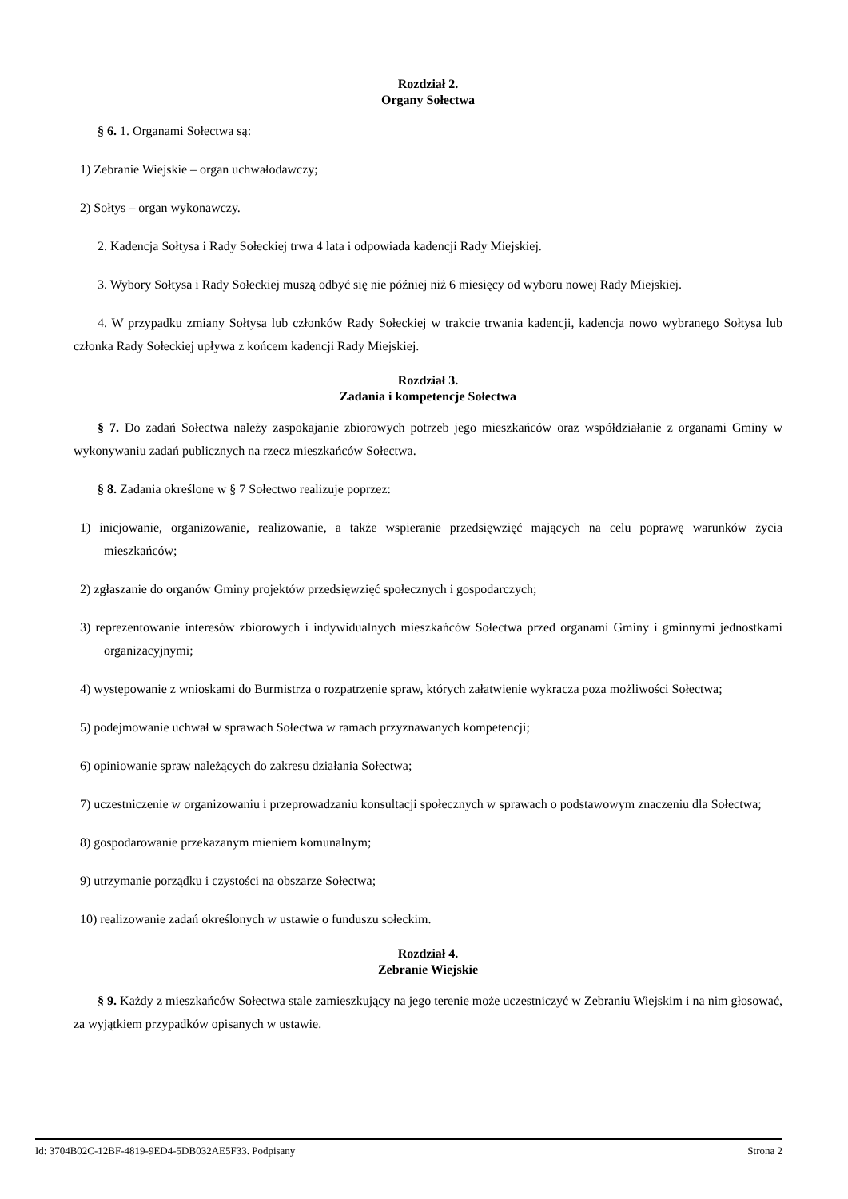Rozdział 2.
Organy Sołectwa
§ 6. 1. Organami Sołectwa są:
1) Zebranie Wiejskie – organ uchwałodawczy;
2) Sołtys – organ wykonawczy.
2. Kadencja Sołtysa i Rady Sołeckiej trwa 4 lata i odpowiada kadencji Rady Miejskiej.
3. Wybory Sołtysa i Rady Sołeckiej muszą odbyć się nie później niż 6 miesięcy od wyboru nowej Rady Miejskiej.
4. W przypadku zmiany Sołtysa lub członków Rady Sołeckiej w trakcie trwania kadencji, kadencja nowo wybranego Sołtysa lub członka Rady Sołeckiej upływa z końcem kadencji Rady Miejskiej.
Rozdział 3.
Zadania i kompetencje Sołectwa
§ 7. Do zadań Sołectwa należy zaspokajanie zbiorowych potrzeb jego mieszkańców oraz współdziałanie z organami Gminy w wykonywaniu zadań publicznych na rzecz mieszkańców Sołectwa.
§ 8. Zadania określone w § 7 Sołectwo realizuje poprzez:
1) inicjowanie, organizowanie, realizowanie, a także wspieranie przedsięwzięć mających na celu poprawę warunków życia mieszkańców;
2) zgłaszanie do organów Gminy projektów przedsięwzięć społecznych i gospodarczych;
3) reprezentowanie interesów zbiorowych i indywidualnych mieszkańców Sołectwa przed organami Gminy i gminnymi jednostkami organizacyjnymi;
4) występowanie z wnioskami do Burmistrza o rozpatrzenie spraw, których załatwienie wykracza poza możliwości Sołectwa;
5) podejmowanie uchwał w sprawach Sołectwa w ramach przyznawanych kompetencji;
6) opiniowanie spraw należących do zakresu działania Sołectwa;
7) uczestniczenie w organizowaniu i przeprowadzaniu konsultacji społecznych w sprawach o podstawowym znaczeniu dla Sołectwa;
8) gospodarowanie przekazanym mieniem komunalnym;
9) utrzymanie porządku i czystości na obszarze Sołectwa;
10) realizowanie zadań określonych w ustawie o funduszu sołeckim.
Rozdział 4.
Zebranie Wiejskie
§ 9. Każdy z mieszkańców Sołectwa stale zamieszkujący na jego terenie może uczestniczyć w Zebraniu Wiejskim i na nim głosować, za wyjątkiem przypadków opisanych w ustawie.
Id: 3704B02C-12BF-4819-9ED4-5DB032AE5F33. Podpisany Strona 2